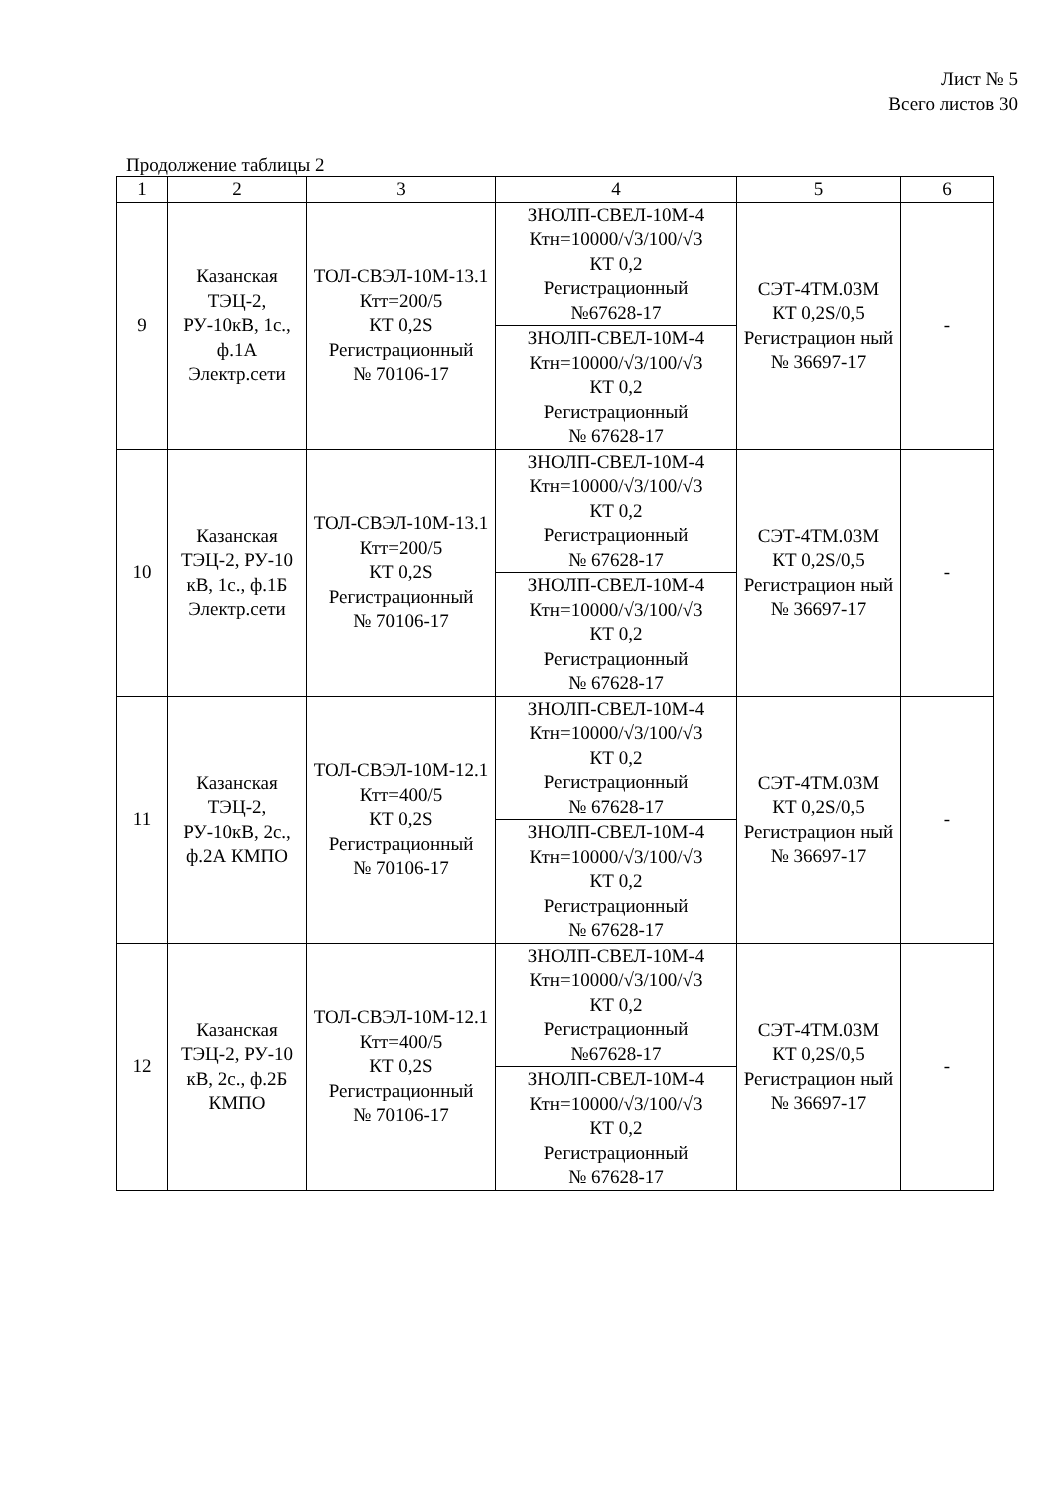Лист № 5
Всего листов 30
Продолжение таблицы 2
| 1 | 2 | 3 | 4 | 5 | 6 |
| 9 | Казанская ТЭЦ-2, РУ-10кВ, 1с., ф.1А Электр.сети | ТОЛ-СВЭЛ-10М-13.1 Ктт=200/5 КТ 0,2S Регистрационный № 70106-17 | ЗНОЛП-СВЕЛ-10М-4 Ктн=10000/√3/100/√3 КТ 0,2 Регистрационный №67628-17 | СЭТ-4ТМ.03М КТ 0,2S/0,5 Регистрацион ный № 36697-17 | - |
| | | | ЗНОЛП-СВЕЛ-10М-4 Ктн=10000/√3/100/√3 КТ 0,2 Регистрационный № 67628-17 | | |
| 10 | Казанская ТЭЦ-2, РУ-10 кВ, 1с., ф.1Б Электр.сети | ТОЛ-СВЭЛ-10М-13.1 Ктт=200/5 КТ 0,2S Регистрационный № 70106-17 | ЗНОЛП-СВЕЛ-10М-4 Ктн=10000/√3/100/√3 КТ 0,2 Регистрационный № 67628-17 | СЭТ-4ТМ.03М КТ 0,2S/0,5 Регистрацион ный № 36697-17 | - |
| | | | ЗНОЛП-СВЕЛ-10М-4 Ктн=10000/√3/100/√3 КТ 0,2 Регистрационный № 67628-17 | | |
| 11 | Казанская ТЭЦ-2, РУ-10кВ, 2с., ф.2А КМПО | ТОЛ-СВЭЛ-10М-12.1 Ктт=400/5 КТ 0,2S Регистрационный № 70106-17 | ЗНОЛП-СВЕЛ-10М-4 Ктн=10000/√3/100/√3 КТ 0,2 Регистрационный № 67628-17 | СЭТ-4ТМ.03М КТ 0,2S/0,5 Регистрацион ный № 36697-17 | - |
| | | | ЗНОЛП-СВЕЛ-10М-4 Ктн=10000/√3/100/√3 КТ 0,2 Регистрационный № 67628-17 | | |
| 12 | Казанская ТЭЦ-2, РУ-10 кВ, 2с., ф.2Б КМПО | ТОЛ-СВЭЛ-10М-12.1 Ктт=400/5 КТ 0,2S Регистрационный № 70106-17 | ЗНОЛП-СВЕЛ-10М-4 Ктн=10000/√3/100/√3 КТ 0,2 Регистрационный №67628-17 | СЭТ-4ТМ.03М КТ 0,2S/0,5 Регистрацион ный № 36697-17 | - |
| | | | ЗНОЛП-СВЕЛ-10М-4 Ктн=10000/√3/100/√3 КТ 0,2 Регистрационный № 67628-17 | | |